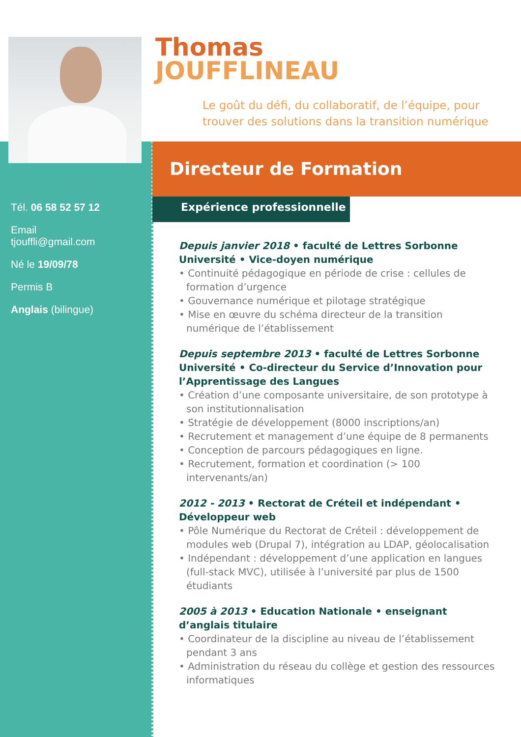Tél. 06 58 52 57 12
Email
tjouffli@gmail.com
Né le 19/09/78
Permis B
Anglais (bilingue)
Thomas
JOUFFLINEAU
Le goût du défi, du collaboratif, de l’équipe, pour
trouver des solutions dans la transition numérique
Directeur de Formation
Expérience professionnelle ▮▮▮
Depuis janvier 2018 • faculté de Lettres Sorbonne Université • Vice-doyen numérique
• Continuité pédagogique en période de crise : cellules de formation d’urgence
• Gouvernance numérique et pilotage stratégique
• Mise en œuvre du schéma directeur de la transition numérique de l’établissement
Depuis septembre 2013 • faculté de Lettres Sorbonne Université • Co-directeur du Service d’Innovation pour l’Apprentissage des Langues
• Création d’une composante universitaire, de son prototype à son institutionnalisation
• Stratégie de développement (8000 inscriptions/an)
• Recrutement et management d’une équipe de 8 permanents
• Conception de parcours pédagogiques en ligne.
• Recrutement, formation et coordination (> 100 intervenants/an)
2012 - 2013 • Rectorat de Créteil et indépendant • Développeur web
• Pôle Numérique du Rectorat de Créteil : développement de modules web (Drupal 7), intégration au LDAP, géolocalisation
• Indépendant : développement d’une application en langues (full-stack MVC), utilisée à l’université par plus de 1500 étudiants
2005 à 2013 • Education Nationale • enseignant d’anglais titulaire
• Coordinateur de la discipline au niveau de l’établissement pendant 3 ans
• Administration du réseau du collège et gestion des ressources informatiques